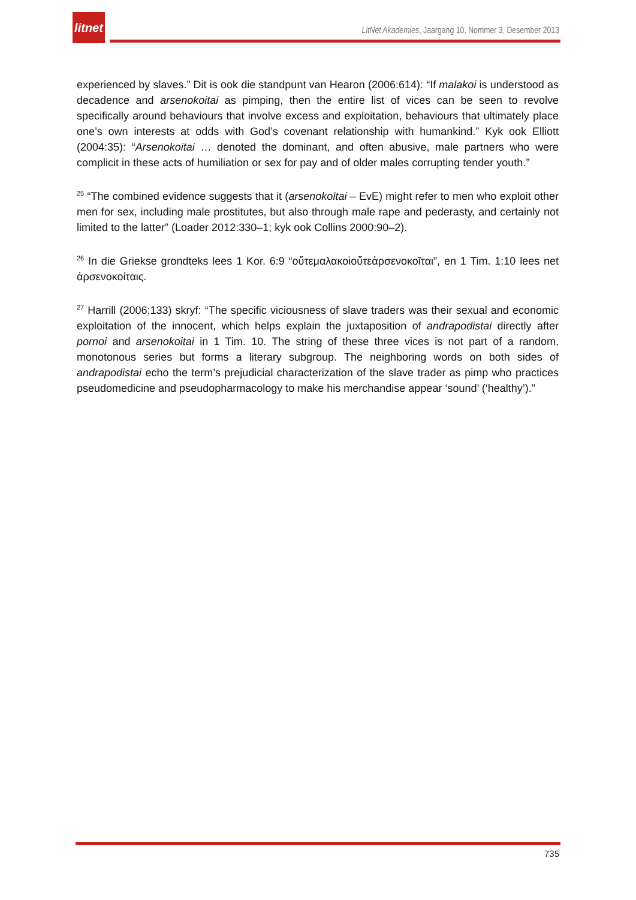litnet
LitNet Akademies, Jaargang 10, Nommer 3, Desember 2013
experienced by slaves.” Dit is ook die standpunt van Hearon (2006:614): “If malakoi is understood as decadence and arsenokoitai as pimping, then the entire list of vices can be seen to revolve specifically around behaviours that involve excess and exploitation, behaviours that ultimately place one’s own interests at odds with God’s covenant relationship with humankind.” Kyk ook Elliott (2004:35): “Arsenokoitai … denoted the dominant, and often abusive, male partners who were complicit in these acts of humiliation or sex for pay and of older males corrupting tender youth.”
<sup>25</sup> “The combined evidence suggests that it (arsenokoītai – EvE) might refer to men who exploit other men for sex, including male prostitutes, but also through male rape and pederasty, and certainly not limited to the latter” (Loader 2012:330–1; kyk ook Collins 2000:90–2).
<sup>26</sup> In die Griekse grondteks lees 1 Kor. 6:9 “οὔτεμαλακοὶοὔτεἀρσενοκοῖται”, en 1 Tim. 1:10 lees net ἀρσενοκοίταις.
<sup>27</sup> Harrill (2006:133) skryf: “The specific viciousness of slave traders was their sexual and economic exploitation of the innocent, which helps explain the juxtaposition of andrapodistai directly after pornoi and arsenokoitai in 1 Tim. 10. The string of these three vices is not part of a random, monotonous series but forms a literary subgroup. The neighboring words on both sides of andrapodistai echo the term’s prejudicial characterization of the slave trader as pimp who practices pseudomedicine and pseudopharmacology to make his merchandise appear ‘sound’ (‘healthy’).”
735